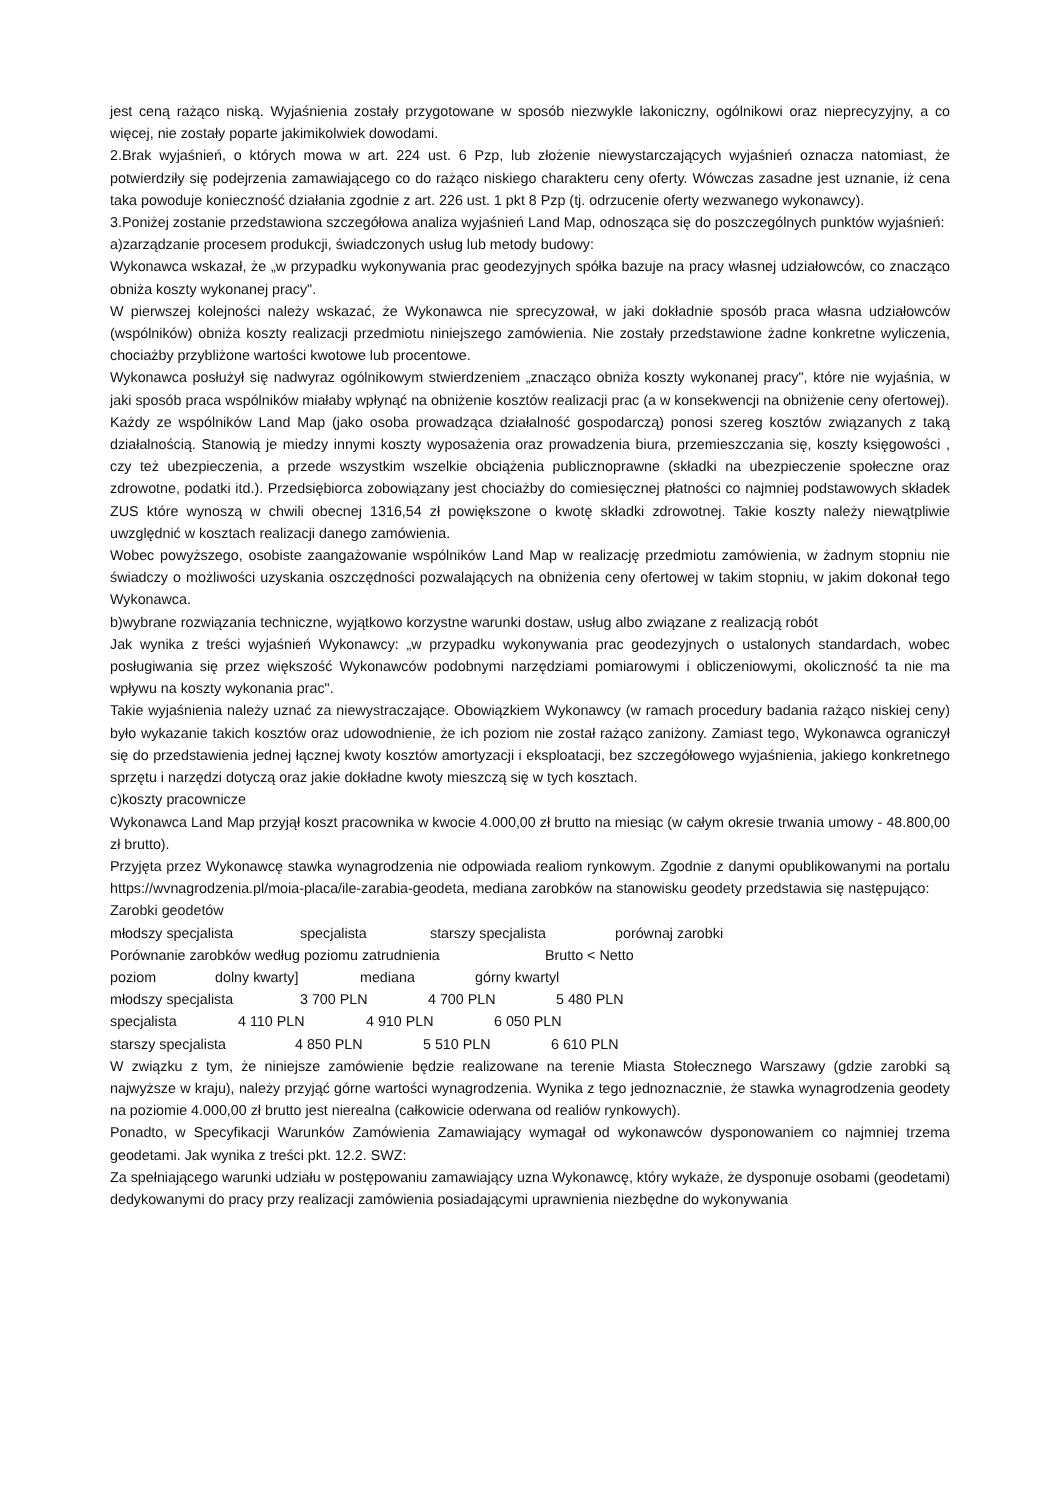jest ceną rażąco niską. Wyjaśnienia zostały przygotowane w sposób niezwykle lakoniczny, ogólnikowi oraz nieprecyzyjny, a co więcej, nie zostały poparte jakimikolwiek dowodami.
2.Brak wyjaśnień, o których mowa w art. 224 ust. 6 Pzp, lub złożenie niewystarczających wyjaśnień oznacza natomiast, że potwierdziły się podejrzenia zamawiającego co do rażąco niskiego charakteru ceny oferty. Wówczas zasadne jest uznanie, iż cena taka powoduje konieczność działania zgodnie z art. 226 ust. 1 pkt 8 Pzp (tj. odrzucenie oferty wezwanego wykonawcy).
3.Poniżej zostanie przedstawiona szczegółowa analiza wyjaśnień Land Map, odnosząca się do poszczególnych punktów wyjaśnień:
a)zarządzanie procesem produkcji, świadczonych usług lub metody budowy:
Wykonawca wskazał, że „w przypadku wykonywania prac geodezyjnych spółka bazuje na pracy własnej udziałowców, co znacząco obniża koszty wykonanej pracy".
W pierwszej kolejności należy wskazać, że Wykonawca nie sprecyzował, w jaki dokładnie sposób praca własna udziałowców (wspólników) obniża koszty realizacji przedmiotu niniejszego zamówienia. Nie zostały przedstawione żadne konkretne wyliczenia, chociażby przybliżone wartości kwotowe lub procentowe.
Wykonawca posłużył się nadwyraz ogólnikowym stwierdzeniem „znacząco obniża koszty wykonanej pracy", które nie wyjaśnia, w jaki sposób praca wspólników miałaby wpłynąć na obniżenie kosztów realizacji prac (a w konsekwencji na obniżenie ceny ofertowej).
Każdy ze wspólników Land Map (jako osoba prowadząca działalność gospodarczą) ponosi szereg kosztów związanych z taką działalnością. Stanowią je miedzy innymi koszty wyposażenia oraz prowadzenia biura, przemieszczania się, koszty księgowości , czy też ubezpieczenia, a przede wszystkim wszelkie obciążenia publicznoprawne (składki na ubezpieczenie społeczne oraz zdrowotne, podatki itd.). Przedsiębiorca zobowiązany jest chociażby do comiesięcznej płatności co najmniej podstawowych składek ZUS które wynoszą w chwili obecnej 1316,54 zł powiększone o kwotę składki zdrowotnej. Takie koszty należy niewątpliwie uwzględnić w kosztach realizacji danego zamówienia.
Wobec powyższego, osobiste zaangażowanie wspólników Land Map w realizację przedmiotu zamówienia, w żadnym stopniu nie świadczy o możliwości uzyskania oszczędności pozwalających na obniżenia ceny ofertowej w takim stopniu, w jakim dokonał tego Wykonawca.
b)wybrane rozwiązania techniczne, wyjątkowo korzystne warunki dostaw, usług albo związane z realizacją robót
Jak wynika z treści wyjaśnień Wykonawcy: „w przypadku wykonywania prac geodezyjnych o ustalonych standardach, wobec posługiwania się przez większość Wykonawców podobnymi narzędziami pomiarowymi i obliczeniowymi, okoliczność ta nie ma wpływu na koszty wykonania prac".
Takie wyjaśnienia należy uznać za niewystraczające. Obowiązkiem Wykonawcy (w ramach procedury badania rażąco niskiej ceny) było wykazanie takich kosztów oraz udowodnienie, że ich poziom nie został rażąco zaniżony. Zamiast tego, Wykonawca ograniczył się do przedstawienia jednej łącznej kwoty kosztów amortyzacji i eksploatacji, bez szczegółowego wyjaśnienia, jakiego konkretnego sprzętu i narzędzi dotyczą oraz jakie dokładne kwoty mieszczą się w tych kosztach.
c)koszty pracownicze
Wykonawca Land Map przyjął koszt pracownika w kwocie 4.000,00 zł brutto na miesiąc (w całym okresie trwania umowy - 48.800,00 zł brutto).
Przyjęta przez Wykonawcę stawka wynagrodzenia nie odpowiada realiom rynkowym. Zgodnie z danymi opublikowanymi na portalu https://wvnagrodzenia.pl/moia-placa/ile-zarabia-geodeta, mediana zarobków na stanowisku geodety przedstawia się następująco:
Zarobki geodetów
młodszy specjalista specjalista starszy specjalista porównaj zarobki
Porównanie zarobków według poziomu zatrudnienia Brutto < Netto
poziom dolny kwarty] mediana górny kwartyl
młodszy specjalista 3 700 PLN 4 700 PLN 5 480 PLN
specjalista 4 110 PLN 4 910 PLN 6 050 PLN
starszy specjalista 4 850 PLN 5 510 PLN 6 610 PLN
W związku z tym, że niniejsze zamówienie będzie realizowane na terenie Miasta Stołecznego Warszawy (gdzie zarobki są najwyższe w kraju), należy przyjąć górne wartości wynagrodzenia. Wynika z tego jednoznacznie, że stawka wynagrodzenia geodety na poziomie 4.000,00 zł brutto jest nierealna (całkowicie oderwana od realiów rynkowych).
Ponadto, w Specyfikacji Warunków Zamówienia Zamawiający wymagał od wykonawców dysponowaniem co najmniej trzema geodetami. Jak wynika z treści pkt. 12.2. SWZ:
Za spełniającego warunki udziału w postępowaniu zamawiający uzna Wykonawcę, który wykaże, że dysponuje osobami (geodetami) dedykowanymi do pracy przy realizacji zamówienia posiadającymi uprawnienia niezbędne do wykonywania